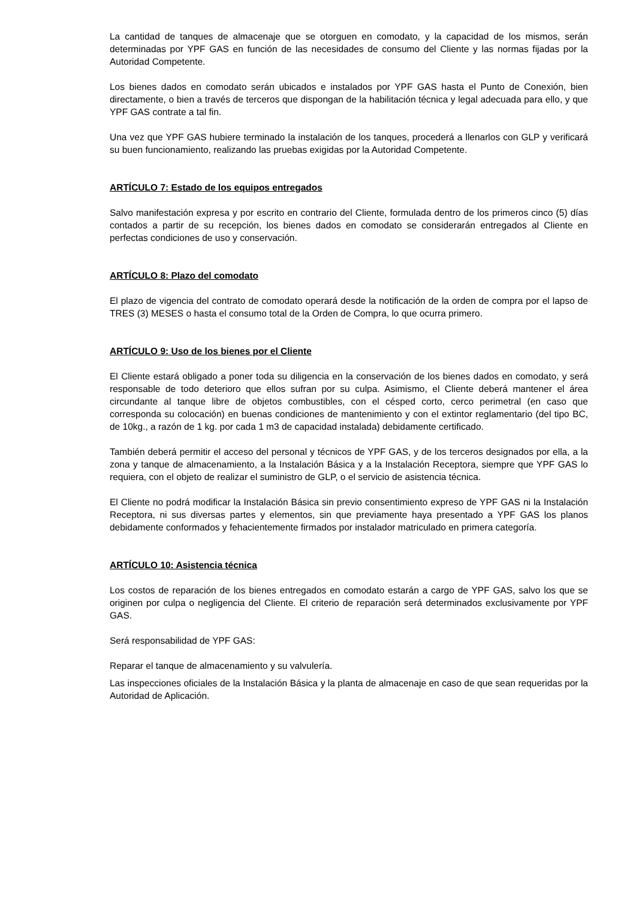La cantidad de tanques de almacenaje que se otorguen en comodato, y la capacidad de los mismos, serán determinadas por YPF GAS en función de las necesidades de consumo del Cliente y las normas fijadas por la Autoridad Competente.
Los bienes dados en comodato serán ubicados e instalados por YPF GAS hasta el Punto de Conexión, bien directamente, o bien a través de terceros que dispongan de la habilitación técnica y legal adecuada para ello, y que YPF GAS contrate a tal fin.
Una vez que YPF GAS hubiere terminado la instalación de los tanques, procederá a llenarlos con GLP y verificará su buen funcionamiento, realizando las pruebas exigidas por la Autoridad Competente.
ARTÍCULO 7: Estado de los equipos entregados
Salvo manifestación expresa y por escrito en contrario del Cliente, formulada dentro de los primeros cinco (5) días contados a partir de su recepción, los bienes dados en comodato se considerarán entregados al Cliente en perfectas condiciones de uso y conservación.
ARTÍCULO 8: Plazo del comodato
El plazo de vigencia del contrato de comodato operará desde la notificación de la orden de compra por el lapso de TRES (3) MESES o hasta el consumo total de la Orden de Compra, lo que ocurra primero.
ARTÍCULO 9: Uso de los bienes por el Cliente
El Cliente estará obligado a poner toda su diligencia en la conservación de los bienes dados en comodato, y será responsable de todo deterioro que ellos sufran por su culpa. Asimismo, el Cliente deberá mantener el área circundante al tanque libre de objetos combustibles, con el césped corto, cerco perimetral (en caso que corresponda su colocación) en buenas condiciones de mantenimiento y con el extintor reglamentario (del tipo BC, de 10kg., a razón de 1 kg. por cada 1 m3 de capacidad instalada) debidamente certificado.
También deberá permitir el acceso del personal y técnicos de YPF GAS, y de los terceros designados por ella, a la zona y tanque de almacenamiento, a la Instalación Básica y a la Instalación Receptora, siempre que YPF GAS lo requiera, con el objeto de realizar el suministro de GLP, o el servicio de asistencia técnica.
El Cliente no podrá modificar la Instalación Básica sin previo consentimiento expreso de YPF GAS ni la Instalación Receptora, ni sus diversas partes y elementos, sin que previamente haya presentado a YPF GAS los planos debidamente conformados y fehacientemente firmados por instalador matriculado en primera categoría.
ARTÍCULO 10: Asistencia técnica
Los costos de reparación de los bienes entregados en comodato estarán a cargo de YPF GAS, salvo los que se originen por culpa o negligencia del Cliente. El criterio de reparación será determinados exclusivamente por YPF GAS.
Será responsabilidad de YPF GAS:
Reparar el tanque de almacenamiento y su valvulería.
Las inspecciones oficiales de la Instalación Básica y la planta de almacenaje en caso de que sean requeridas por la Autoridad de Aplicación.